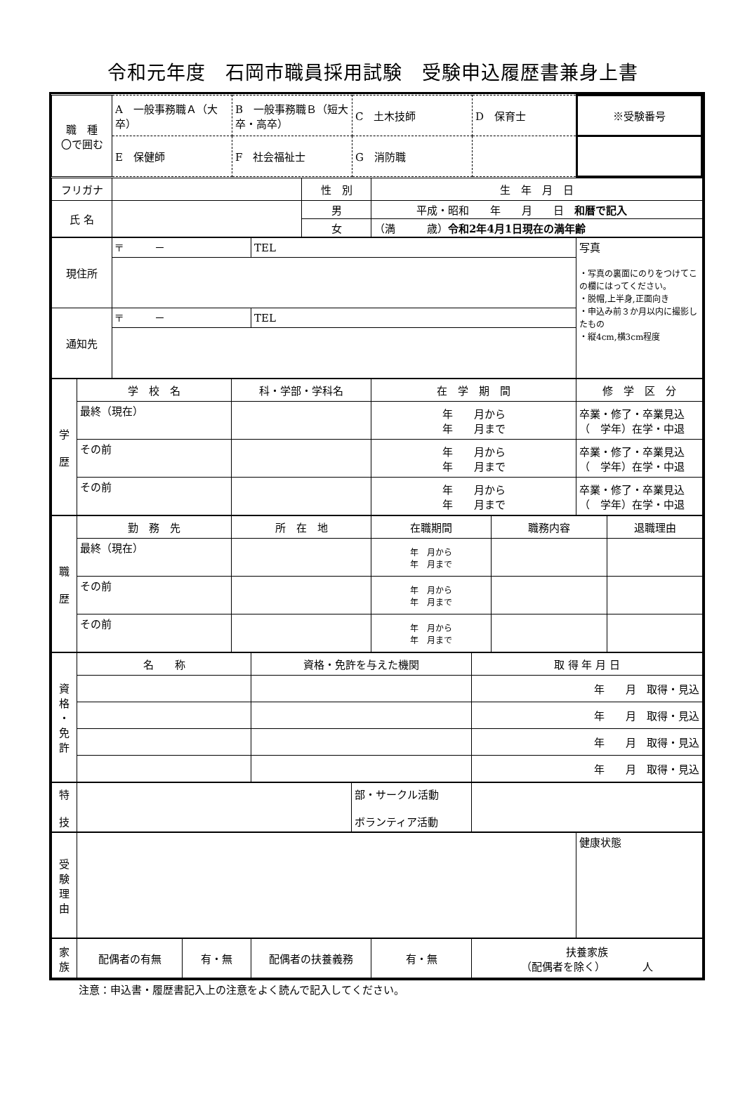令和元年度　石岡市職員採用試験　受験申込履歴書兼身上書
| 職 種 〇で囲む | A 一般事務職Ａ（大卒） | B 一般事務職Ｂ（短大卒・高卒） | C 土木技師 | D 保育士 | ※受験番号 |
| | E 保健師 | F 社会福祉士 | G 消防職 | | |
| フリガナ | | 性 別 | 生 年 月 日 |
| 氏 名 | | 男 | 平成・昭和 年 月 日 和暦で記入 |
| | | 女 | （満 歳） 令和2年4月1日現在の満年齢 |
| 現住所 | 〒 － | TEL | 写真 ・写真の裏面にのりをつけてこの欄にはってください。 ・脱帽,上半身,正面向き ・申込み前３か月以内に撮影したもの ・縦4cm,横3cm程度 |
| 通知先 | 〒 － | TEL | |
| 学 歴 | 学 校 名 | 科・学部・学科名 | 在 学 期 間 | 修 学 区 分 |
| | 最終（現在） | | 年 月から 年 月まで | 卒業・修了・卒業見込 （ 学年）在学・中退 |
| | その前 | | 年 月から 年 月まで | 卒業・修了・卒業見込 （ 学年）在学・中退 |
| | その前 | | 年 月から 年 月まで | 卒業・修了・卒業見込 （ 学年）在学・中退 |
| 職 歴 | 勤 務 先 | 所 在 地 | 在職期間 | 職務内容 | 退職理由 |
| | 最終（現在） | | 年 月から 年 月まで | | |
| | その前 | | 年 月から 年 月まで | | |
| | その前 | | 年 月から 年 月まで | | |
| 資 格 ・ 免 許 | 名 称 | 資格・免許を与えた機関 | 取 得 年 月 日 |
| | | | 年 月 取得・見込 |
| | | | 年 月 取得・見込 |
| | | | 年 月 取得・見込 |
| | | | 年 月 取得・見込 |
| 特 技 | | 部・サークル活動 ボランティア活動 | |
| 受 験 理 由 | | 健康状態 |
| 家 族 | 配偶者の有無 | 有・無 | 配偶者の扶養義務 | 有・無 | 扶養家族 （配偶者を除く） 人 |
注意：申込書・履歴書記入上の注意をよく読んで記入してください。